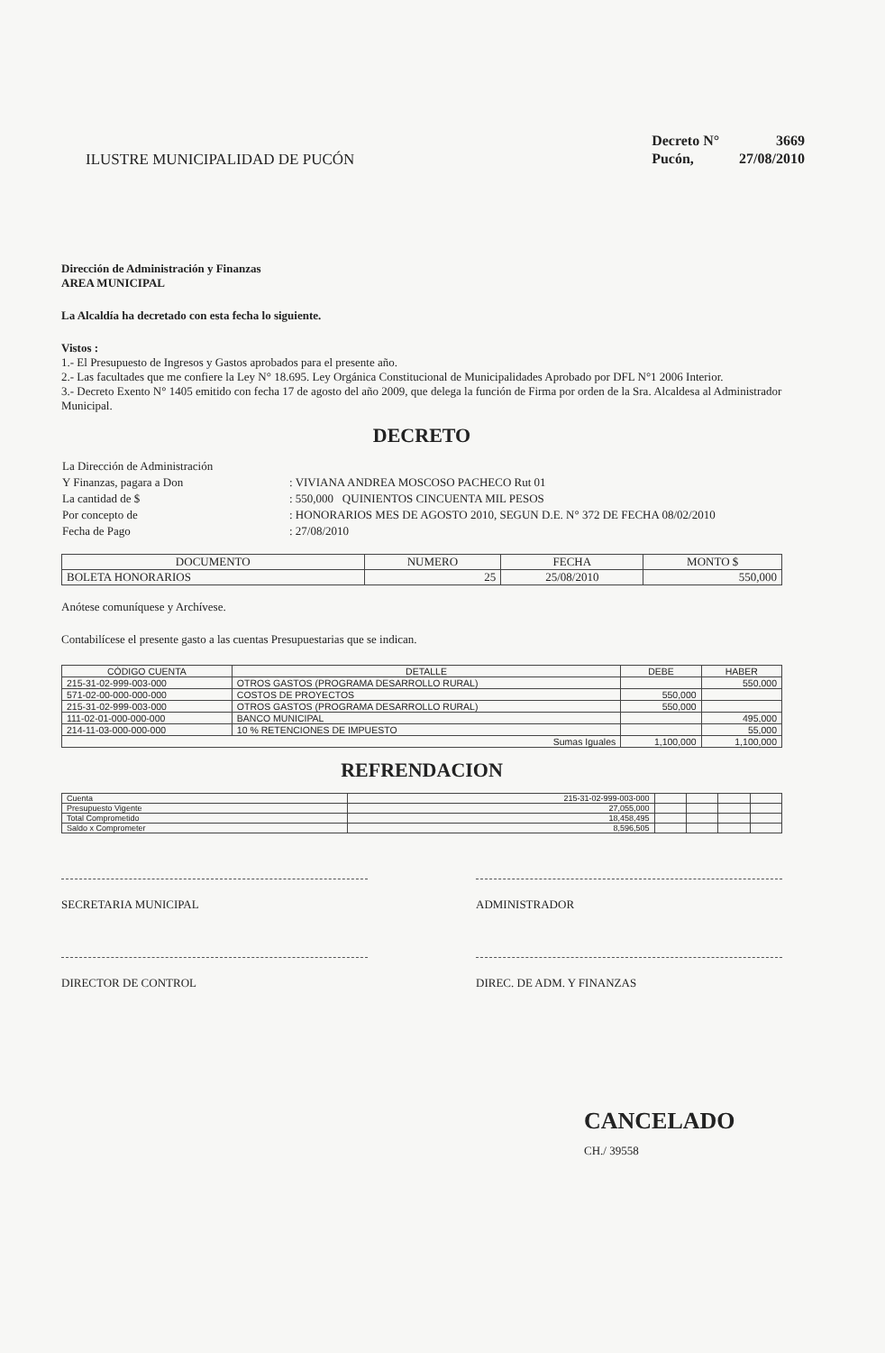ILUSTRE MUNICIPALIDAD DE PUCÓN
| Decreto N° | 3669 |
| Pucón, | 27/08/2010 |
Dirección de Administración y Finanzas
AREA MUNICIPAL
La Alcaldía ha decretado con esta fecha lo siguiente.
Vistos :
1.- El Presupuesto de Ingresos y Gastos aprobados para el presente año.
2.- Las facultades que me confiere la Ley N° 18.695. Ley Orgánica Constitucional de Municipalidades Aprobado por DFL N°1 2006 Interior.
3.- Decreto Exento N° 1405 emitido con fecha 17 de agosto del año 2009, que delega la función de Firma por orden de la Sra. Alcaldesa al Administrador Municipal.
DECRETO
| La Dirección de Administración | |
| Y Finanzas, pagara a Don | : VIVIANA ANDREA MOSCOSO PACHECO Rut 01 |
| La cantidad de $ | : 550,000 QUINIENTOS CINCUENTA MIL PESOS |
| Por concepto de | : HONORARIOS MES DE AGOSTO 2010, SEGUN D.E. N° 372 DE FECHA 08/02/2010 |
| Fecha de Pago | : 27/08/2010 |
| DOCUMENTO | NUMERO | FECHA | MONTO $ |
| --- | --- | --- | --- |
| BOLETA HONORARIOS | 25 | 25/08/2010 | 550,000 |
Anótese comuníquese y Archívese.
Contabilícese el presente gasto a las cuentas Presupuestarias que se indican.
| CÓDIGO CUENTA | DETALLE | DEBE | HABER |
| --- | --- | --- | --- |
| 215-31-02-999-003-000 | OTROS GASTOS (PROGRAMA DESARROLLO RURAL) | | 550,000 |
| 571-02-00-000-000-000 | COSTOS DE PROYECTOS | 550,000 | |
| 215-31-02-999-003-000 | OTROS GASTOS (PROGRAMA DESARROLLO RURAL) | 550,000 | |
| 111-02-01-000-000-000 | BANCO MUNICIPAL | | 495,000 |
| 214-11-03-000-000-000 | 10 % RETENCIONES DE IMPUESTO | | 55,000 |
| Sumas Iguales | | 1,100,000 | 1,100,000 |
REFRENDACION
| Cuenta | 215-31-02-999-003-000 | | | | |
| Presupuesto Vigente | 27,055,000 | | | | |
| Total Comprometido | 18,458,495 | | | | |
| Saldo x Comprometer | 8,596,505 | | | | |
SECRETARIA MUNICIPAL ADMINISTRADOR
DIRECTOR DE CONTROL DIREC. DE ADM. Y FINANZAS
CANCELADO
CH./ 39558